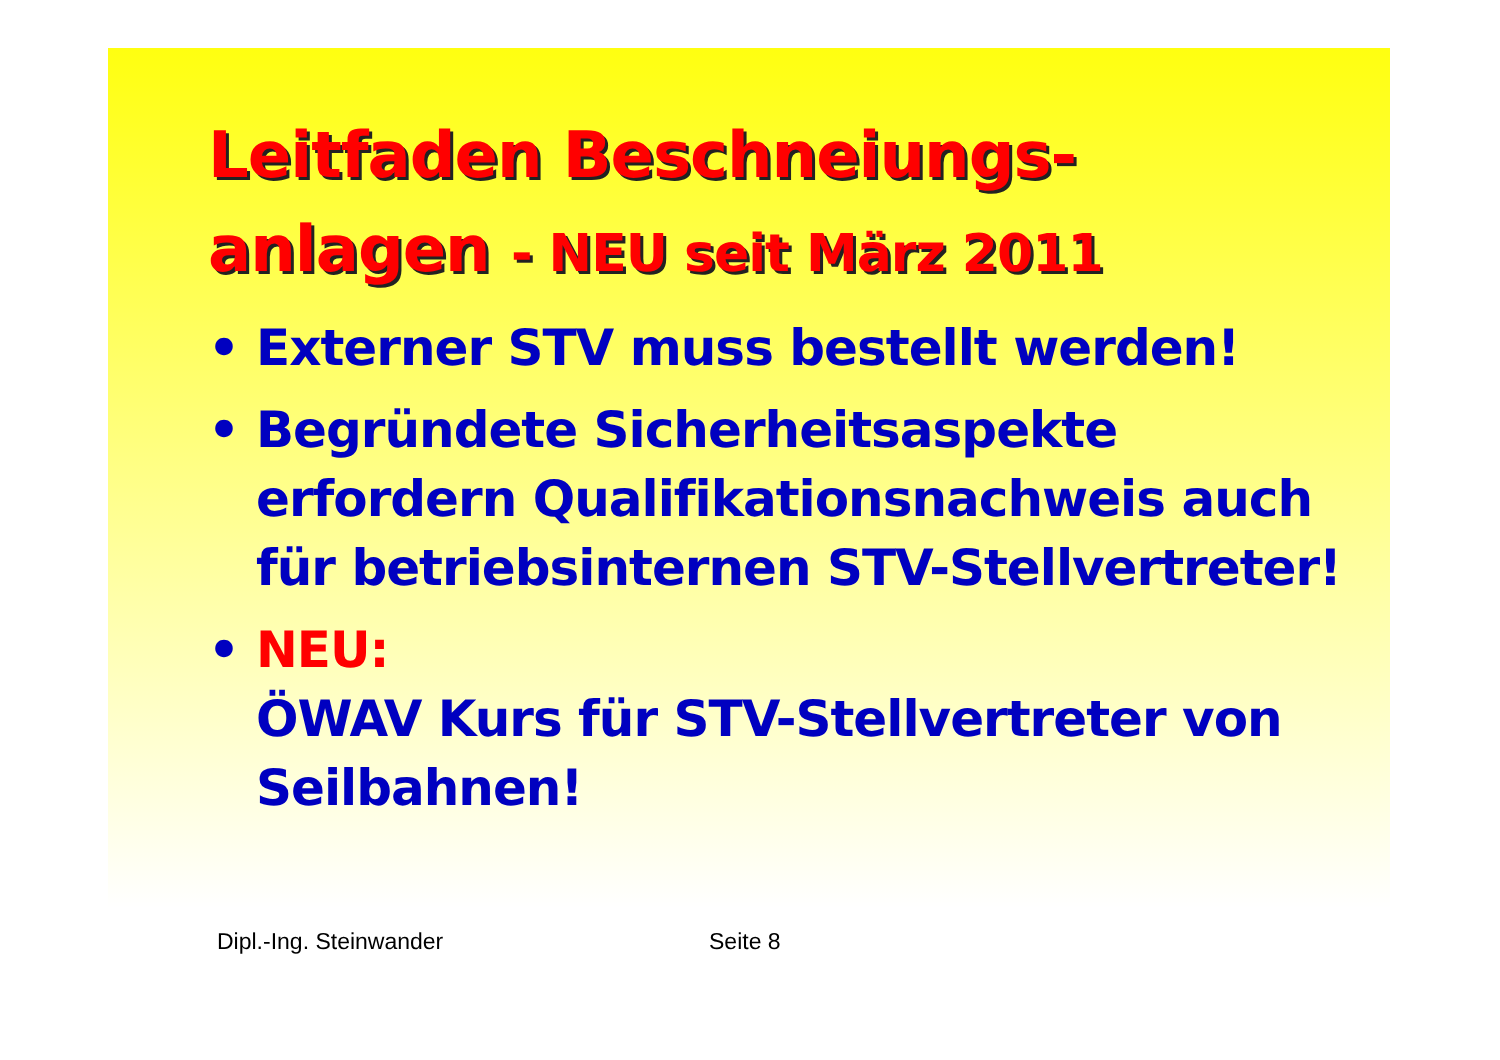Leitfaden Beschneiungs-
anlagen - NEU seit März 2011
• Externer STV muss bestellt werden!
• Begründete Sicherheitsaspekte erfordern Qualifikationsnachweis auch für betriebsinternen STV-Stellvertreter!
• NEU:
ÖWAV Kurs für STV-Stellvertreter von Seilbahnen!
Dipl.-Ing. Steinwander Seite 8